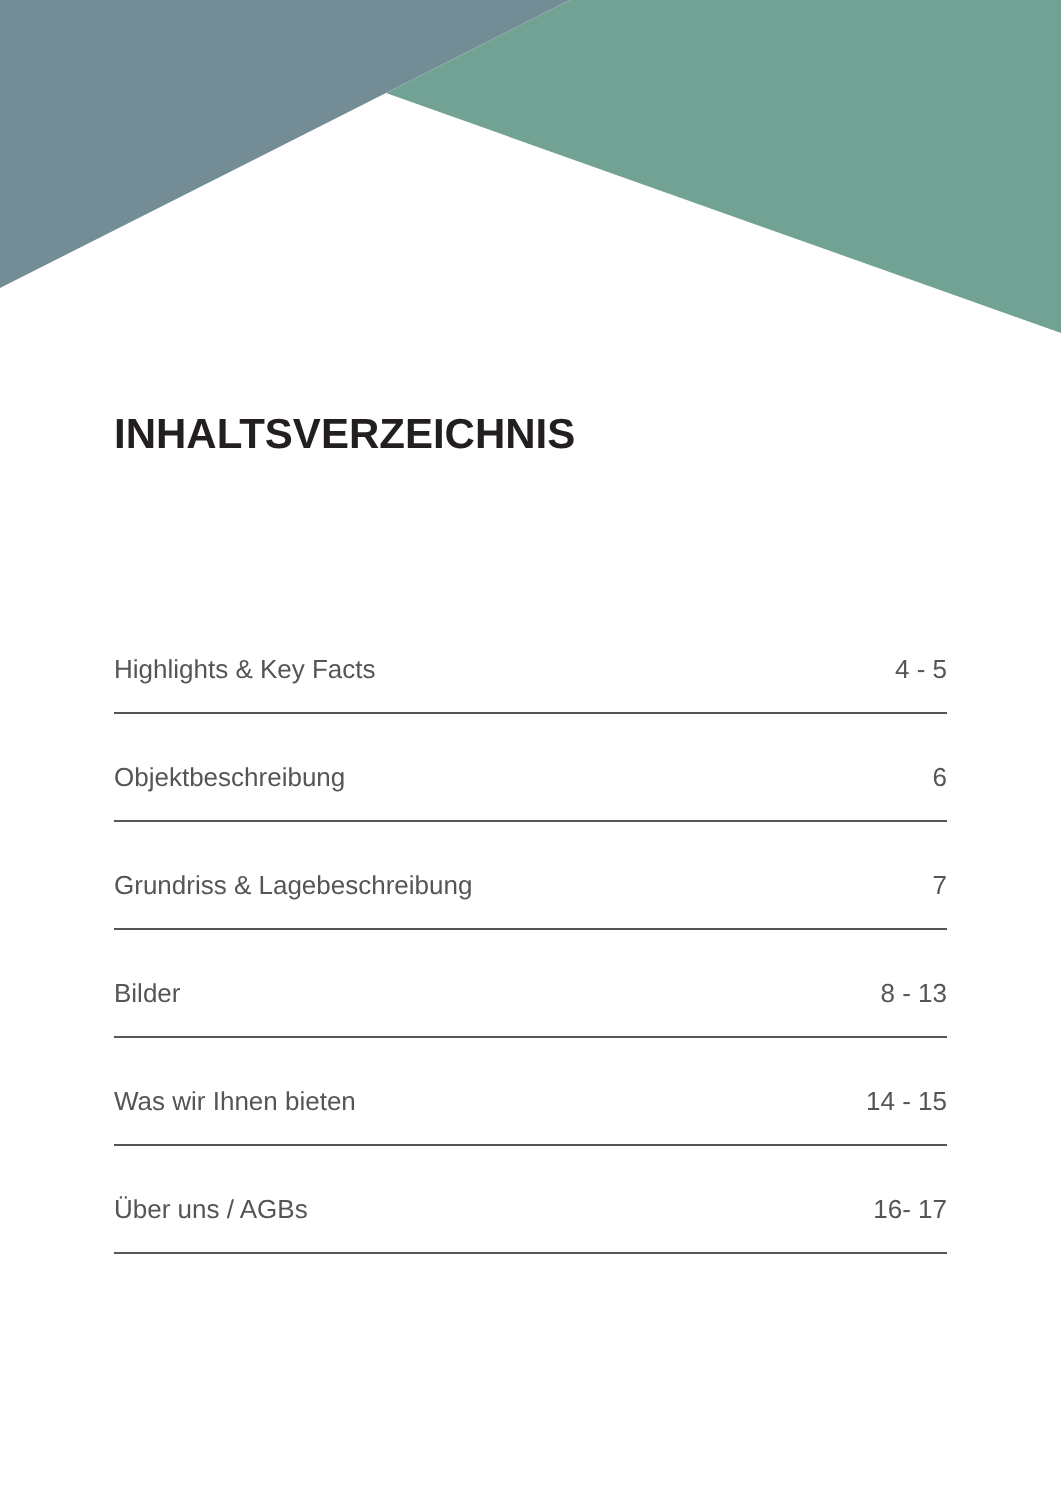INHALTSVERZEICHNIS
Highlights & Key Facts 4 - 5
Objektbeschreibung 6
Grundriss & Lagebeschreibung 7
Bilder 8 - 13
Was wir Ihnen bieten 14 - 15
Über uns / AGBs 16- 17